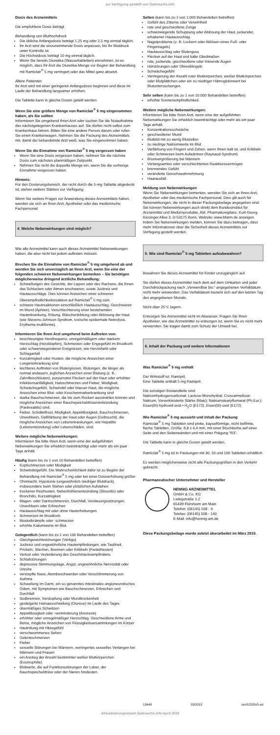zur Verfügung gestellt von Gebrauchs.info
Dosis des Arzneimittels
Die empfohlene Dosis beträgt
Behandlung von Bluthochdruck
Die übliche Anfangsdosis beträgt 1,25 mg oder 2,5 mg einmal täglich.
Ihr Arzt wird die einzunehmende Dosis anpassen, bis Ihr Blutdruck unter Kontrolle ist.
Die Höchstdosis beträgt 10 mg einmal täglich.
Wenn Sie bereits Diuretika (Wassertabletten) einnehmen, ist es möglich, dass Ihr Arzt die Diuretika-Menge vor Beginn der Behandlung mit Ramiclair<sup>®</sup> 5 mg verringert oder das Mittel ganz absetzt.
Ältere Patienten
Ihr Arzt wird mit einer geringeren Anfangsdosis beginnen und diese im Laufe der Behandlung langsamer erhöhen.
Die Tablette kann in gleiche Dosen geteilt werden
Wenn Sie eine größere Menge von Ramiclair<sup>®</sup> 5 mg eingenommen haben, als Sie sollten
Informieren Sie umgehend Ihren Arzt oder suchen Sie die Notaufnahme des nächstgelegenen Krankenhauses auf. Sie dürfen nicht selbst zum Krankenhaus fahren. Bitten Sie eine andere Person darum oder rufen Sie einen Krankenwagen. Nehmen Sie die Packung des Arzneimittels mit, damit der behandelnde Arzt weiß, was Sie eingenommen haben.
Wenn Sie die Einnahme von Ramiclair<sup>®</sup> 5 mg vergessen haben
Wenn Sie eine Dosis vergessen haben, nehmen Sie die nächste Dosis zum nächsten planmäßigen Zeitpunkt.
Nehmen Sie nicht die doppelte Menge ein, wenn Sie die vorherige Einnahme vergessen haben.
Hinweis:
Für den Dosierungsbereich, der nicht durch die 5-mg-Tablette abgedeckt ist, stehen weitere Stärken zur Verfügung.
Wenn Sie weitere Fragen zur Anwendung dieses Arzneimittels haben, wenden sie sich an Ihren Arzt, Apotheker oder das medizinische Fachpersonal
4. Welche Nebenwirkungen sind möglich?
Wie alle Arzneimittel kann auch dieses Arzneimittel Nebenwirkungen haben, die aber nicht bei jedem auftreten müssen.
Brechen Sie die Einnahme von Ramiclair<sup>®</sup> 5 mg umgehend ab und wenden Sie sich unverzüglich an Ihren Arzt, wenn Sie eine der folgenden schweren Nebenwirkungen bemerken – Sie benötigen möglicherweise dringend ärztliche Behandlung:
Schwellungen des Gesichts, der Lippen oder des Rachens, die Ihnen das Schlucken oder Atmen erschweren, sowie Juckreiz und Hautausschläge. Dies können Anzeichen einer schweren Überempfindlichkeitsreaktion auf Ramiclair<sup>®</sup> 5 mg sein.
schwere Hautreaktionen einschließlich Hautausschlag, Geschwüren im Mund (Aphten), Verschlechterung einer bestehenden Hauterkrankung, Rötung, Bläschenbildung oder Ablösung der Haut (wie Stevens-Johnson-Syndrom, toxische epidermale Nekrolyse, Erythema multiforme).
Informieren Sie Ihren Arzt umgehend beim Auftreten von:
beschleunigter Herzfrequenz, unregelmäßigem oder starkem Herzschlag (Herzklopfen), Schmerzen oder Engegefühl im Brustkorb oder schwerwiegenderen Ereignissen, wie Herzinfarkt oder Schlaganfall
Kurzatmigkeit oder Husten, die mögliche Anzeichen einer Lungenerkrankung sind
leichteres Auftreten von Blutergüssen, Blutungen, die länger als normal andauern, jeglichen Anzeichen einer Blutung (z. B. Zahnfleischbluten), purpurroten Flecken auf der Haut oder erhöhter Infektionsanfälligkeit, Halsschmerzen und Fieber, Müdigkeit, Schwächegefühl, Schwindel oder blasser Haut, die mögliche Anzeichen einer Blut- oder Knochenmarkerkrankung sind
starke Bauchschmerzen, die bis zum Rücken ausstrahlen können und mögliche Anzeichen einer Bauchspeicheldrüsenentzündung (Pankreatitis) sind.
Fieber, Schüttelfrost, Müdigkeit, Appetitlosigkeit, Bauchschmerzen, Unwohlsein, Gelbfärbung der Haut oder Augen (Gelbsucht), die mögliche Anzeichen von Lebererkrankungen, wie Hepatitis (Leberentzündung) oder Leberschäden, sind.
Weitere mögliche Nebenwirkungen:
Informieren Sie bitte Ihren Arzt, wenn eine der aufgeführten Nebenwirkungen Sie erheblich beeinträchtigt oder mehr als ein paar Tage anhält.
Häufig (kann bis zu 1 von 10 Behandelten betreffen)
Kopfschmerzen oder Müdigkeit
Schwindelgefühl. Die Wahrscheinlichkeit dafür ist zu Beginn der Behandlung mit Ramiclair<sup>®</sup> 5 mg oder bei einer Dosiserhöhung größer
Ohnmacht, Hypotonie (ungewöhnlich niedriger Blutdruck), insbesondere beim Stehen oder plötzlichen Aufstehen
trockener Reizhusten, Nebenhöhlenentzündung (Sinusitis) oder Bronchitis, Kurzatmigkeit
Magen- oder Darmschmerzen, Durchfall, Verdauungsstörungen, Unwohlsein oder Erbrechen
Hautausschlag mit oder ohne Hauterhebungen
Schmerzen im Brustkorb
Muskelkrämpfe oder -schmerzen
erhöhte Kaliumwerte im Blut.
Gelegentlich (kann bis zu 1 von 100 Behandelten betreffen)
Gleichgewichtsstörungen (Vertigo)
Juckreiz und ungewöhnliche Hautempfindungen, wie Taubheit, Prickeln, Stechen, Brennen oder Kribbeln (Parästhesien)
Verlust oder Veränderung des Geschmacksempfindens
Schlafstörungen
depressive Stimmungslage, Angst, ungewöhnliche Nervosität oder Unruhe
verstopfte Nase, Atembeschwerden oder Verschlimmerung von Asthma
Schwellung im Darm, ein so genanntes intestinales angioneurotisches Ödem, mit Symptomen wie Bauchschmerzen, Erbrechen und Durchfall
Sodbrennen, Verstopfung oder Mundtrockenheit
gesteigerte Harnausscheidung (Diurese) im Laufe des Tages
übermäßiges Schwitzen
Appetitlosigkeit oder -verminderung (Anorexie)
erhöhter oder unregelmäßiger Herzschlag. Geschwollene Arme und Beine, mögliche Anzeichen von Flüssigkeitsansammlungen im Körper
Hautrötung mit Hitzegefühl
verschwommenes Sehen
Gelenkschmerzen
Fieber
sexuelle Störungen bei Männern, verringertes sexuelles Verlangen bei Männern und Frauen
ein Anstieg der Anzahl bestimmter weißer Blutkörperchen (Eosinophilie)
Blutwerte, die auf Funktionsstörungen der Leber, der Bauchspeicheldrüse oder der Nieren hindeuten.
Selten (kann bis zu 1 von 1.000 Behandelten betreffen)
Gefühl des Zitterns oder Verwirrtheit
rote und geschwollene Zunge
schwerwiegende Schuppung oder Ablösung der Haut, juckender, erhabener Hautausschlag
Nagelprobleme (z. B. Lockern oder Ablösen eines Fuß- oder Fingernagels)
Hautausschlag oder Bluterguss
Flecken auf der Haut und kalte Gliedmaßen
rote, juckende, geschwollene oder tränende Augen
Hörstörungen oder Ohrenklingeln
Schwächegefühl
Verringerung der Anzahl roter Blutkörperchen, weißer Blutkörperchen oder Blutplättchen oder ein zu niedriger Hämoglobinwert bei Blutuntersuchungen.
Sehr selten (kann bis zu 1 von 10.000 Behandelten betreffen)
erhöhte Sonnenempfindlichkeit.
Weitere mögliche Nebenwirkungen:
Informieren Sie bitte Ihren Arzt, wenn eine der aufgeführten Nebenwirkungen Sie erheblich beeinträchtigt oder mehr als ein paar Tage anhält.
Konzentrationsschwäche
geschwollener Mund
Blutbild mit zu wenig Blutzellen
zu niedrige Natriumwerte im Blut
Verfärbung von Fingern und Zehen, wenn Ihnen kalt ist, und Kribbeln oder Schmerzen beim Aufwärmen (Raynaud-Syndrom)
Brustvergrößerung bei Männern
Verlangsamtes oder verschlechtertes Reaktionsvermögen
brennendes Gefühl
veränderte Geruchswahrnehmung
Haarausfall.
Meldung von Nebenwirkungen
Wenn Sie Nebenwirkungen bemerken, wenden Sie sich an Ihren Arzt, Apotheker oder das medizinische Fachpersonal. Dies gilt auch für Nebenwirkungen, die nicht in dieser Packungsbeilage angegeben sind. Sie können Nebenwirkungen auch direkt dem Bundesinstitut für Arzneimittel und Medizinprodukte, Abt. Pharmakovigilanz, Kurt-Georg-Kiesinger Allee 3, D-53175 Bonn, Website: www.bfarm.de anzeigen. Indem Sie Nebenwirkungen melden, können Sie dazu beitragen, dass mehr Informationen über die Sicherheit dieses Arzneimittels zur Verfügung gestellt werden.
5. Wie sind Ramiclair<sup>®</sup> 5 mg Tabletten aufzubewahren?
Bewahren Sie dieses Arzneimittel für Kinder unzugänglich auf.
Sie dürfen dieses Arzneimittel nach dem auf dem Umkarton und jeder Durchdrückpackung nach „Verwendbar bis:“ angegebenen Verfalldatum nicht mehr verwenden. Das Verfalldatum bezieht sich auf den letzten Tag des angegebenen Monats.
Nicht über 25°C lagern.
Entsorgen Sie Arzneimittel nicht im Abwasser. Fragen Sie Ihren Apotheker, wie das Arzneimittel zu entsorgen ist, wenn Sie es nicht mehr verwenden. Sie tragen damit zum Schutz der Umwelt bei.
6. Inhalt der Packung und weitere Informationen
Was Ramiclair<sup>®</sup> 5 mg enthält
Der Wirkstoff ist: Ramipril.
Eine Tablette enthält 5 mg Ramipril.
Die sonstigen Bestandteile sind:
Natriumhydrogencarbonat; Lactose-Monohydrat; Croscarmellose-Natrium; Vorverkleisterte Stärke (Mais); Natriumstearylfumarat (Ph.Eur.); Eisen(III)-hydroxid-oxid • H<sub>2</sub>O (E172), Eisen(III)-oxid (E172)
Wie Ramiclair<sup>®</sup> 5 mg aussieht und Inhalt der Packung
Ramiclair<sup>®</sup> 5 mg Tabletten sind pinke, kapselförmige, nicht befilmte, flache Tabletten, Größe: 8,8 x 4,4 mm, mit einer Bruchkerbe auf einer Seite und den Seitenwänden und mit einer Prägung “R3”.
Die Tablette kann in gleiche Dosen geteilt werden.
Ramiclair<sup>®</sup> 5 mg ist in Packungen mit 30, 50 und 100 Tabletten erhältlich.
Es werden möglicherweise nicht alle Packungsgrößen in den Verkehr gebracht.
Pharmazeutischer Unternehmer und Hersteller
HENNIG ARZNEIMITTEL
GmbH & Co. KG
Liebigstraße 1-2
65439 Flörsheim am Main
Telefon: (06145) 508 - 0
Telefax: (06145) 508 - 140
E-Mail: info@hennig-am.de
Diese Packungsbeilage wurde zuletzt überarbeitet im März 2015.
13448 03/2015 ram51503v5-ed
Aktualisierungsstand Gebrauchs.info April 2016